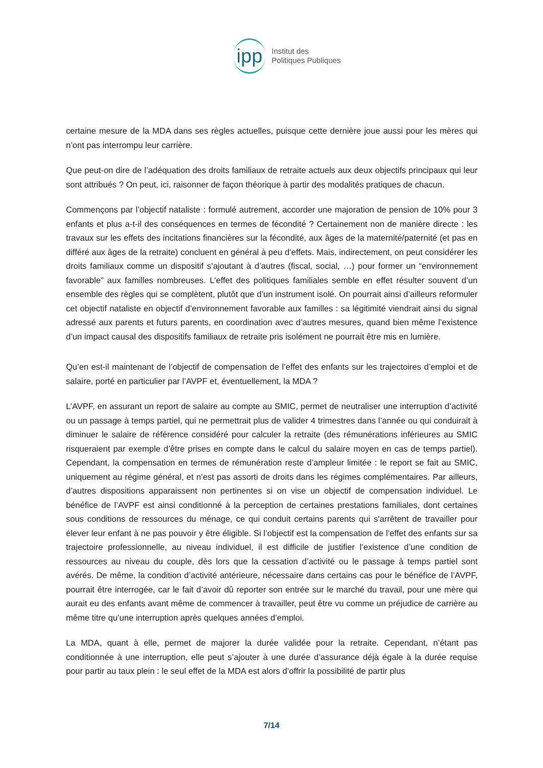ipp Institut des
Politiques Publiques
certaine mesure de la MDA dans ses règles actuelles, puisque cette dernière joue aussi pour les mères qui n’ont pas interrompu leur carrière.
Que peut-on dire de l’adéquation des droits familiaux de retraite actuels aux deux objectifs principaux qui leur sont attribués ? On peut, ici, raisonner de façon théorique à partir des modalités pratiques de chacun.
Commençons par l’objectif nataliste : formulé autrement, accorder une majoration de pension de 10% pour 3 enfants et plus a-t-il des conséquences en termes de fécondité ? Certainement non de manière directe : les travaux sur les effets des incitations financières sur la fécondité, aux âges de la maternité/paternité (et pas en différé aux âges de la retraite) concluent en général à peu d’effets. Mais, indirectement, on peut considérer les droits familiaux comme un dispositif s’ajoutant à d’autres (fiscal, social, …) pour former un “environnement favorable” aux familles nombreuses. L'effet des politiques familiales semble en effet résulter souvent d’un ensemble des règles qui se complètent, plutôt que d’un instrument isolé. On pourrait ainsi d’ailleurs reformuler cet objectif nataliste en objectif d’environnement favorable aux familles : sa légitimité viendrait ainsi du signal adressé aux parents et futurs parents, en coordination avec d’autres mesures, quand bien même l’existence d’un impact causal des dispositifs familiaux de retraite pris isolément ne pourrait être mis en lumière.
Qu’en est-il maintenant de l’objectif de compensation de l’effet des enfants sur les trajectoires d’emploi et de salaire, porté en particulier par l’AVPF et, éventuellement, la MDA ?
L’AVPF, en assurant un report de salaire au compte au SMIC, permet de neutraliser une interruption d’activité ou un passage à temps partiel, qui ne permettrait plus de valider 4 trimestres dans l’année ou qui conduirait à diminuer le salaire de référence considéré pour calculer la retraite (des rémunérations inférieures au SMIC risqueraient par exemple d’être prises en compte dans le calcul du salaire moyen en cas de temps partiel). Cependant, la compensation en termes de rémunération reste d’ampleur limitée : le report se fait au SMIC, uniquement au régime général, et n’est pas assorti de droits dans les régimes complémentaires. Par ailleurs, d’autres dispositions apparaissent non pertinentes si on vise un objectif de compensation individuel. Le bénéfice de l’AVPF est ainsi conditionné à la perception de certaines prestations familiales, dont certaines sous conditions de ressources du ménage, ce qui conduit certains parents qui s'arrêtent de travailler pour élever leur enfant à ne pas pouvoir y être éligible. Si l’objectif est la compensation de l’effet des enfants sur sa trajectoire professionnelle, au niveau individuel, il est difficile de justifier l’existence d’une condition de ressources au niveau du couple, dès lors que la cessation d’activité ou le passage à temps partiel sont avérés. De même, la condition d’activité antérieure, nécessaire dans certains cas pour le bénéfice de l’AVPF, pourrait être interrogée, car le fait d’avoir dû reporter son entrée sur le marché du travail, pour une mère qui aurait eu des enfants avant même de commencer à travailler, peut être vu comme un préjudice de carrière au même titre qu’une interruption après quelques années d’emploi.
La MDA, quant à elle, permet de majorer la durée validée pour la retraite. Cependant, n’étant pas conditionnée à une interruption, elle peut s’ajouter à une durée d’assurance déjà égale à la durée requise pour partir au taux plein : le seul effet de la MDA est alors d’offrir la possibilité de partir plus
7/14